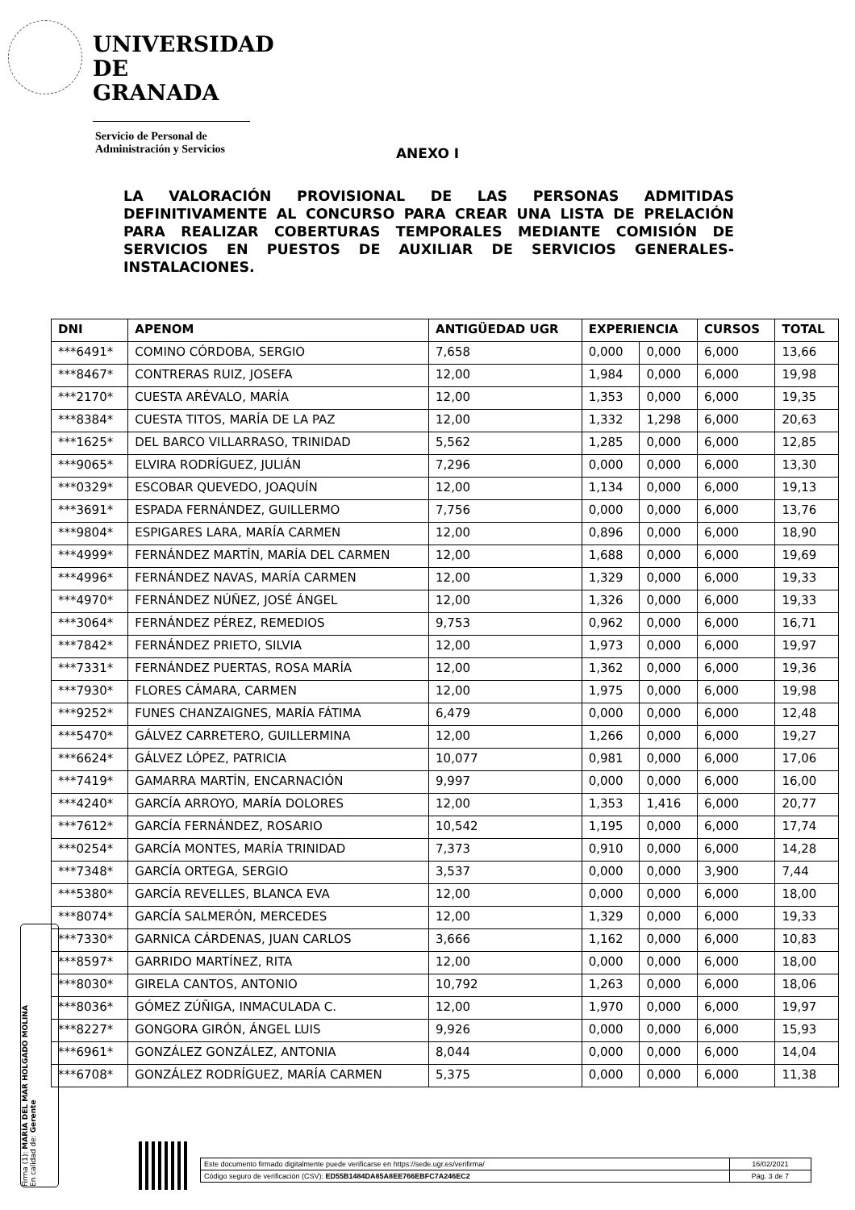UNIVERSIDAD
DE GRANADA
Servicio de Personal de
Administración y Servicios
ANEXO I
LA VALORACIÓN PROVISIONAL DE LAS PERSONAS ADMITIDAS DEFINITIVAMENTE AL CONCURSO PARA CREAR UNA LISTA DE PRELACIÓN PARA REALIZAR COBERTURAS TEMPORALES MEDIANTE COMISIÓN DE SERVICIOS EN PUESTOS DE AUXILIAR DE SERVICIOS GENERALES-INSTALACIONES.
| DNI | APENOM | ANTIGÜEDAD UGR | EXPERIENCIA | | CURSOS | TOTAL |
| --- | --- | --- | --- | --- | --- | --- |
| ***6491* | COMINO CÓRDOBA, SERGIO | 7,658 | 0,000 | 0,000 | 6,000 | 13,66 |
| ***8467* | CONTRERAS RUIZ, JOSEFA | 12,00 | 1,984 | 0,000 | 6,000 | 19,98 |
| ***2170* | CUESTA ARÉVALO, MARÍA | 12,00 | 1,353 | 0,000 | 6,000 | 19,35 |
| ***8384* | CUESTA TITOS, MARÍA DE LA PAZ | 12,00 | 1,332 | 1,298 | 6,000 | 20,63 |
| ***1625* | DEL BARCO VILLARRASO, TRINIDAD | 5,562 | 1,285 | 0,000 | 6,000 | 12,85 |
| ***9065* | ELVIRA RODRÍGUEZ, JULIÁN | 7,296 | 0,000 | 0,000 | 6,000 | 13,30 |
| ***0329* | ESCOBAR QUEVEDO, JOAQUÍN | 12,00 | 1,134 | 0,000 | 6,000 | 19,13 |
| ***3691* | ESPADA FERNÁNDEZ, GUILLERMO | 7,756 | 0,000 | 0,000 | 6,000 | 13,76 |
| ***9804* | ESPIGARES LARA, MARÍA CARMEN | 12,00 | 0,896 | 0,000 | 6,000 | 18,90 |
| ***4999* | FERNÁNDEZ MARTÍN, MARÍA DEL CARMEN | 12,00 | 1,688 | 0,000 | 6,000 | 19,69 |
| ***4996* | FERNÁNDEZ NAVAS, MARÍA CARMEN | 12,00 | 1,329 | 0,000 | 6,000 | 19,33 |
| ***4970* | FERNÁNDEZ NÚÑEZ, JOSÉ ÁNGEL | 12,00 | 1,326 | 0,000 | 6,000 | 19,33 |
| ***3064* | FERNÁNDEZ PÉREZ, REMEDIOS | 9,753 | 0,962 | 0,000 | 6,000 | 16,71 |
| ***7842* | FERNÁNDEZ PRIETO, SILVIA | 12,00 | 1,973 | 0,000 | 6,000 | 19,97 |
| ***7331* | FERNÁNDEZ PUERTAS, ROSA MARÍA | 12,00 | 1,362 | 0,000 | 6,000 | 19,36 |
| ***7930* | FLORES CÁMARA, CARMEN | 12,00 | 1,975 | 0,000 | 6,000 | 19,98 |
| ***9252* | FUNES CHANZAIGNES, MARÍA FÁTIMA | 6,479 | 0,000 | 0,000 | 6,000 | 12,48 |
| ***5470* | GÁLVEZ CARRETERO, GUILLERMINA | 12,00 | 1,266 | 0,000 | 6,000 | 19,27 |
| ***6624* | GÁLVEZ LÓPEZ, PATRICIA | 10,077 | 0,981 | 0,000 | 6,000 | 17,06 |
| ***7419* | GAMARRA MARTÍN, ENCARNACIÓN | 9,997 | 0,000 | 0,000 | 6,000 | 16,00 |
| ***4240* | GARCÍA ARROYO, MARÍA DOLORES | 12,00 | 1,353 | 1,416 | 6,000 | 20,77 |
| ***7612* | GARCÍA FERNÁNDEZ, ROSARIO | 10,542 | 1,195 | 0,000 | 6,000 | 17,74 |
| ***0254* | GARCÍA MONTES, MARÍA TRINIDAD | 7,373 | 0,910 | 0,000 | 6,000 | 14,28 |
| ***7348* | GARCÍA ORTEGA, SERGIO | 3,537 | 0,000 | 0,000 | 3,900 | 7,44 |
| ***5380* | GARCÍA REVELLES, BLANCA EVA | 12,00 | 0,000 | 0,000 | 6,000 | 18,00 |
| ***8074* | GARCÍA SALMERÓN, MERCEDES | 12,00 | 1,329 | 0,000 | 6,000 | 19,33 |
| ***7330* | GARNICA CÁRDENAS, JUAN CARLOS | 3,666 | 1,162 | 0,000 | 6,000 | 10,83 |
| ***8597* | GARRIDO MARTÍNEZ, RITA | 12,00 | 0,000 | 0,000 | 6,000 | 18,00 |
| ***8030* | GIRELA CANTOS, ANTONIO | 10,792 | 1,263 | 0,000 | 6,000 | 18,06 |
| ***8036* | GÓMEZ ZÚÑIGA, INMACULADA C. | 12,00 | 1,970 | 0,000 | 6,000 | 19,97 |
| ***8227* | GONGORA GIRÓN, ÁNGEL LUIS | 9,926 | 0,000 | 0,000 | 6,000 | 15,93 |
| ***6961* | GONZÁLEZ GONZÁLEZ, ANTONIA | 8,044 | 0,000 | 0,000 | 6,000 | 14,04 |
| ***6708* | GONZÁLEZ RODRÍGUEZ, MARÍA CARMEN | 5,375 | 0,000 | 0,000 | 6,000 | 11,38 |
Firma (1): MARÍA DEL MAR HOLGADO MOLINA
En calidad de: Gerente
| Este documento firmado digitalmente puede verificarse en https://sede.ugr.es/verifirma/ | 16/02/2021 |
| Código seguro de verificación (CSV): ED55B1484DA85A8EE766EBFC7A246EC2 | Pág. 3 de 7 |